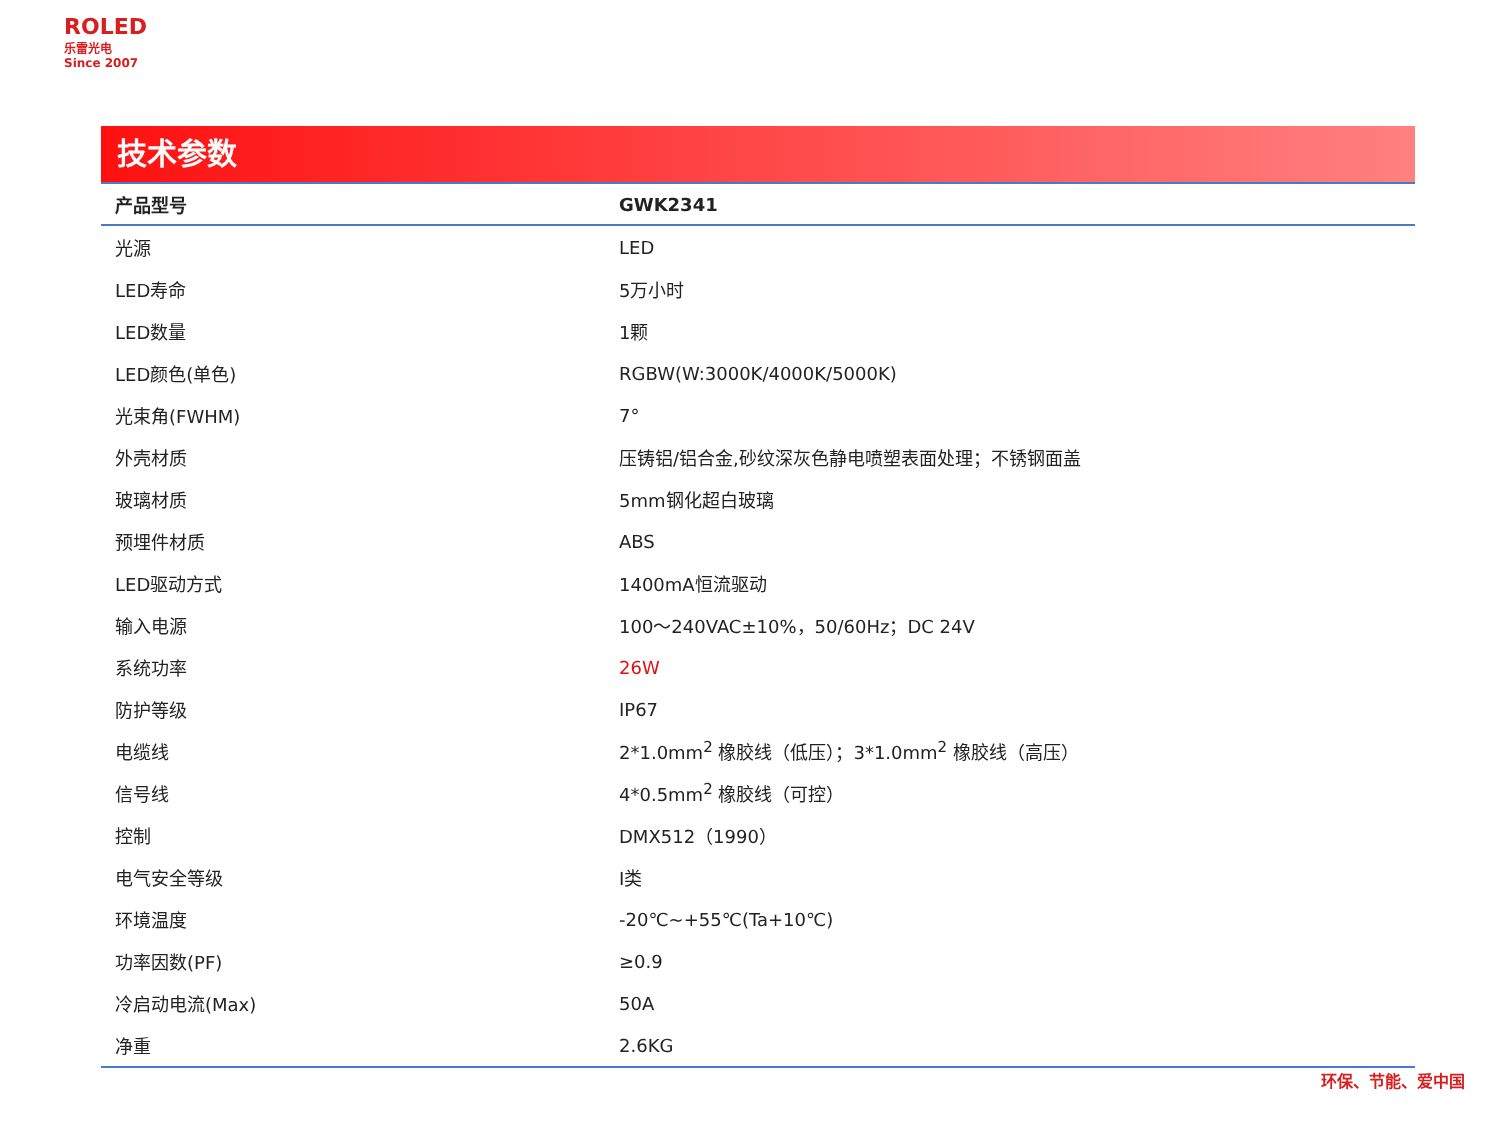ROLED
乐雷光电
Since 2007
技术参数
| 产品型号 | GWK2341 |
| --- | --- |
| 光源 | LED |
| LED寿命 | 5万小时 |
| LED数量 | 1颗 |
| LED颜色(单色) | RGBW(W:3000K/4000K/5000K) |
| 光束角(FWHM) | 7° |
| 外壳材质 | 压铸铝/铝合金,砂纹深灰色静电喷塑表面处理；不锈钢面盖 |
| 玻璃材质 | 5mm钢化超白玻璃 |
| 预埋件材质 | ABS |
| LED驱动方式 | 1400mA恒流驱动 |
| 输入电源 | 100～240VAC±10%，50/60Hz；DC 24V |
| 系统功率 | 26W |
| 防护等级 | IP67 |
| 电缆线 | 2*1.0mm<sup>2</sup> 橡胶线（低压）；3*1.0mm<sup>2</sup> 橡胶线（高压） |
| 信号线 | 4*0.5mm<sup>2</sup> 橡胶线（可控） |
| 控制 | DMX512（1990） |
| 电气安全等级 | I类 |
| 环境温度 | -20℃~+55℃(Ta+10℃) |
| 功率因数(PF) | ≥0.9 |
| 冷启动电流(Max) | 50A |
| 净重 | 2.6KG |
环保、节能、爱中国